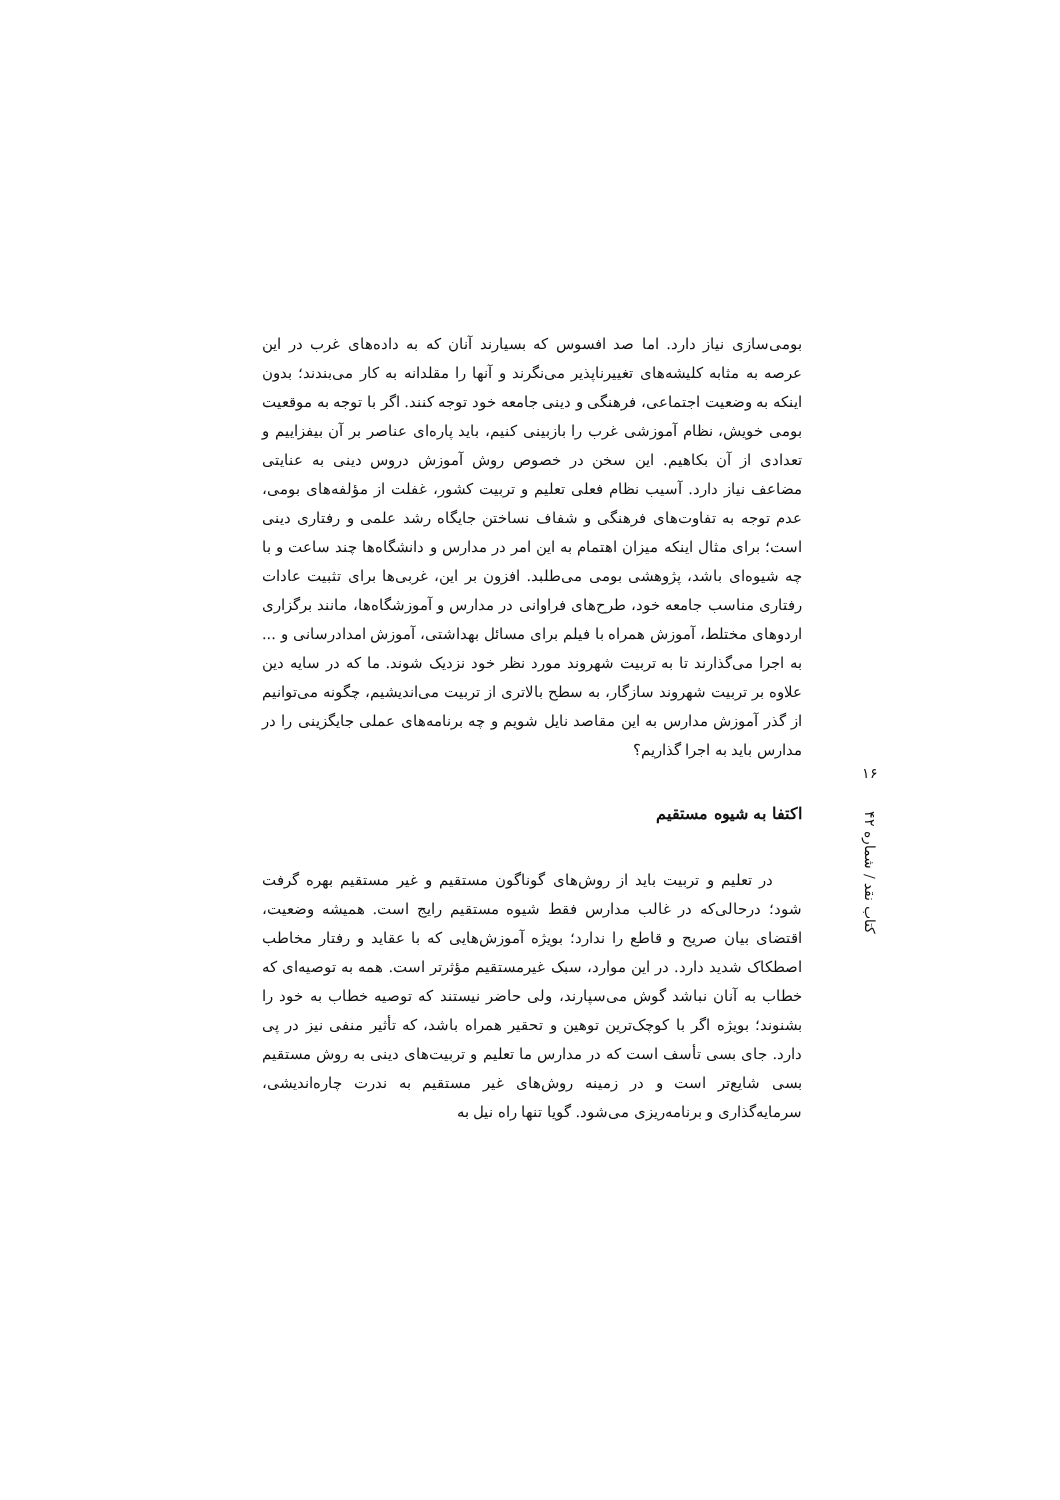بومی‌سازی نیاز دارد. اما صد افسوس که بسیارند آنان که به داده‌های غرب در این عرصه به مثابه کلیشه‌های تغییرناپذیر می‌نگرند و آنها را مقلدانه به کار می‌بندند؛ بدون اینکه به وضعیت اجتماعی، فرهنگی و دینی جامعه خود توجه کنند. اگر با توجه به موقعیت بومی خویش، نظام آموزشی غرب را بازبینی کنیم، باید پاره‌ای عناصر بر آن بیفزاییم و تعدادی از آن بکاهیم. این سخن در خصوص روش آموزش دروس دینی به عنایتی مضاعف نیاز دارد. آسیب نظام فعلی تعلیم و تربیت کشور، غفلت از مؤلفه‌های بومی، عدم توجه به تفاوت‌های فرهنگی و شفاف نساختن جایگاه رشد علمی و رفتاری دینی است؛ برای مثال اینکه میزان اهتمام به این امر در مدارس و دانشگاه‌ها چند ساعت و با چه شیوه‌ای باشد، پژوهشی بومی می‌طلبد. افزون بر این، غربی‌ها برای تثبیت عادات رفتاری مناسب جامعه خود، طرح‌های فراوانی در مدارس و آموزشگاه‌ها، مانند برگزاری اردوهای مختلط، آموزش همراه با فیلم برای مسائل بهداشتی، آموزش امدادرسانی و ... به اجرا می‌گذارند تا به تربیت شهروند مورد نظر خود نزدیک شوند. ما که در سایه دین علاوه بر تربیت شهروند سازگار، به سطح بالاتری از تربیت می‌اندیشیم، چگونه می‌توانیم از گذر آموزش مدارس به این مقاصد نایل شویم و چه برنامه‌های عملی جایگزینی را در مدارس باید به اجرا گذاریم؟
اکتفا به شیوه مستقیم
در تعلیم و تربیت باید از روش‌های گوناگون مستقیم و غیر مستقیم بهره گرفت شود؛ درحالی‌که در غالب مدارس فقط شیوه مستقیم رایج است. همیشه وضعیت، اقتضای بیان صریح و قاطع را ندارد؛ بویژه آموزش‌هایی که با عقاید و رفتار مخاطب اصطکاک شدید دارد. در این موارد، سبک غیرمستقیم مؤثرتر است. همه به توصیه‌ای که خطاب به آنان نباشد گوش می‌سپارند، ولی حاضر نیستند که توصیه خطاب به خود را بشنوند؛ بویژه اگر با کوچک‌ترین توهین و تحقیر همراه باشد، که تأثیر منفی نیز در پی دارد. جای بسی تأسف است که در مدارس ما تعلیم و تربیت‌های دینی به روش مستقیم بسی شایع‌تر است و در زمینه روش‌های غیر مستقیم به ندرت چاره‌اندیشی، سرمایه‌گذاری و برنامه‌ریزی می‌شود. گویا تنها راه نیل به
۱۶
کتاب نقد / شماره ۴۲